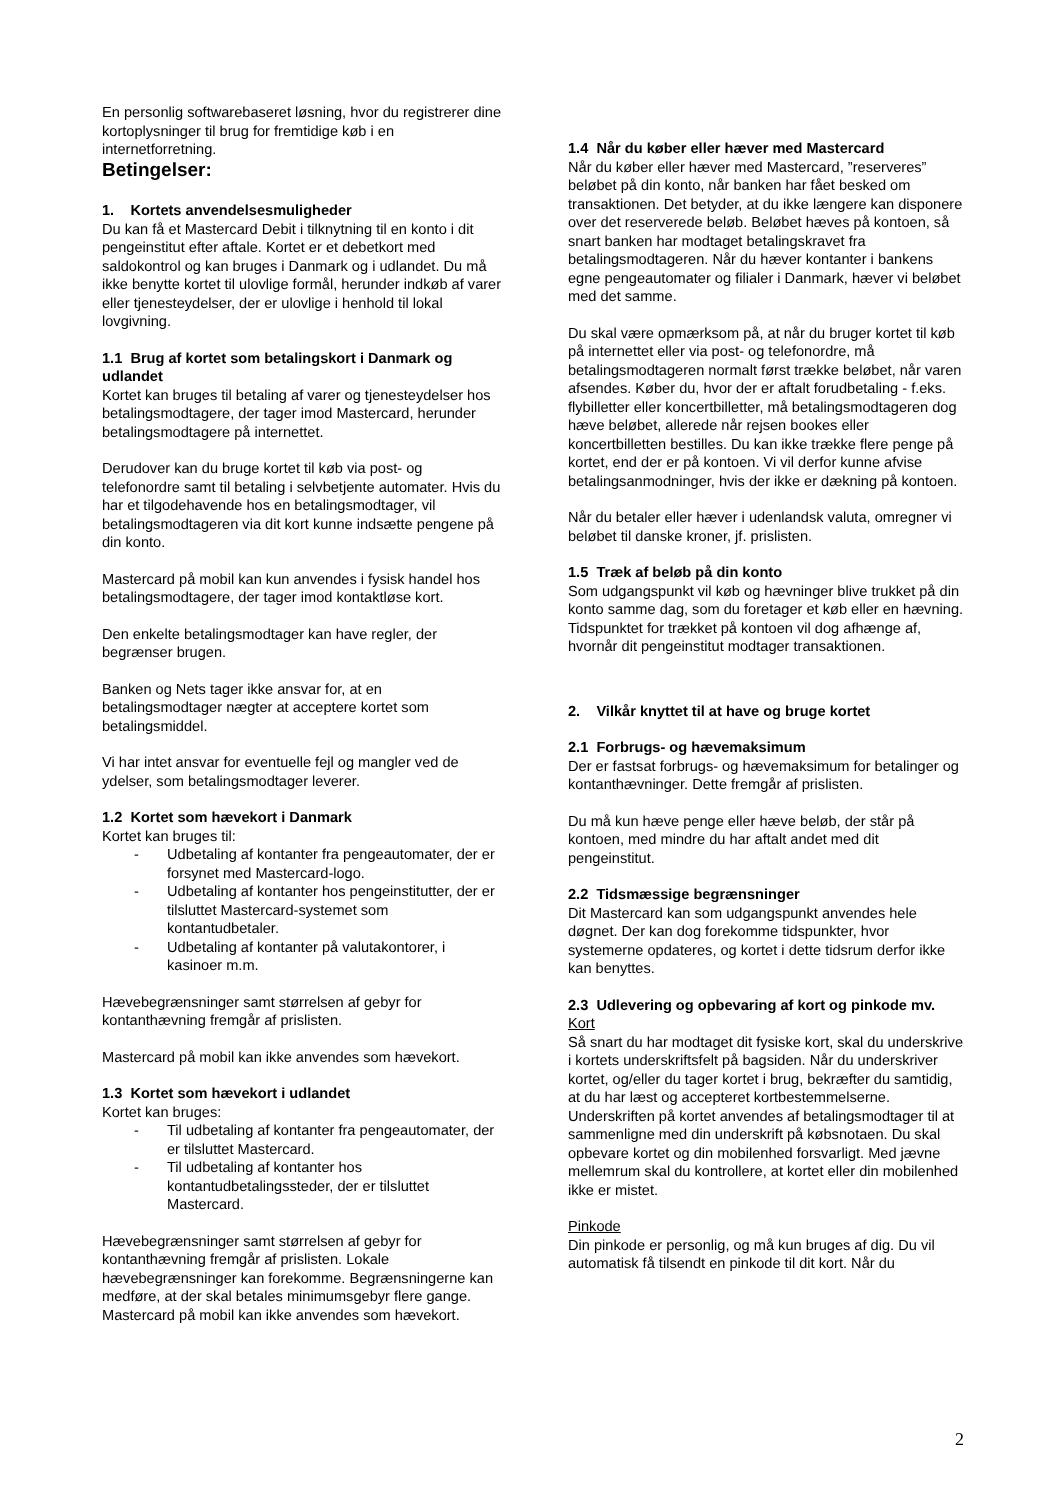En personlig softwarebaseret løsning, hvor du registrerer dine kortoplysninger til brug for fremtidige køb i en internetforretning.
Betingelser:
1. Kortets anvendelsesmuligheder
Du kan få et Mastercard Debit i tilknytning til en konto i dit pengeinstitut efter aftale. Kortet er et debetkort med saldokontrol og kan bruges i Danmark og i udlandet. Du må ikke benytte kortet til ulovlige formål, herunder indkøb af varer eller tjenesteydelser, der er ulovlige i henhold til lokal lovgivning.
1.1 Brug af kortet som betalingskort i Danmark og udlandet
Kortet kan bruges til betaling af varer og tjenesteydelser hos betalingsmodtagere, der tager imod Mastercard, herunder betalingsmodtagere på internettet.
Derudover kan du bruge kortet til køb via post- og telefonordre samt til betaling i selvbetjente automater. Hvis du har et tilgodehavende hos en betalingsmodtager, vil betalingsmodtageren via dit kort kunne indsætte pengene på din konto.
Mastercard på mobil kan kun anvendes i fysisk handel hos betalingsmodtagere, der tager imod kontaktløse kort.
Den enkelte betalingsmodtager kan have regler, der begrænser brugen.
Banken og Nets tager ikke ansvar for, at en betalingsmodtager nægter at acceptere kortet som betalingsmiddel.
Vi har intet ansvar for eventuelle fejl og mangler ved de ydelser, som betalingsmodtager leverer.
1.2 Kortet som hævekort i Danmark
Kortet kan bruges til:
- Udbetaling af kontanter fra pengeautomater, der er forsynet med Mastercard-logo.
- Udbetaling af kontanter hos pengeinstitutter, der er tilsluttet Mastercard-systemet som kontantudbetaler.
- Udbetaling af kontanter på valutakontorer, i kasinoer m.m.
Hævebegrænsninger samt størrelsen af gebyr for kontanthævning fremgår af prislisten.
Mastercard på mobil kan ikke anvendes som hævekort.
1.3 Kortet som hævekort i udlandet
Kortet kan bruges:
- Til udbetaling af kontanter fra pengeautomater, der er tilsluttet Mastercard.
- Til udbetaling af kontanter hos kontantudbetalingssteder, der er tilsluttet Mastercard.
Hævebegrænsninger samt størrelsen af gebyr for kontanthævning fremgår af prislisten. Lokale hævebegrænsninger kan forekomme. Begrænsningerne kan medføre, at der skal betales minimumsgebyr flere gange.
Mastercard på mobil kan ikke anvendes som hævekort.
1.4 Når du køber eller hæver med Mastercard
Når du køber eller hæver med Mastercard, ”reserveres” beløbet på din konto, når banken har fået besked om transaktionen. Det betyder, at du ikke længere kan disponere over det reserverede beløb. Beløbet hæves på kontoen, så snart banken har modtaget betalingskravet fra betalingsmodtageren. Når du hæver kontanter i bankens egne pengeautomater og filialer i Danmark, hæver vi beløbet med det samme.
Du skal være opmærksom på, at når du bruger kortet til køb på internettet eller via post- og telefonordre, må betalingsmodtageren normalt først trække beløbet, når varen afsendes. Køber du, hvor der er aftalt forudbetaling - f.eks. flybilletter eller koncertbilletter, må betalingsmodtageren dog hæve beløbet, allerede når rejsen bookes eller koncertbilletten bestilles. Du kan ikke trække flere penge på kortet, end der er på kontoen. Vi vil derfor kunne afvise betalingsanmodninger, hvis der ikke er dækning på kontoen.
Når du betaler eller hæver i udenlandsk valuta, omregner vi beløbet til danske kroner, jf. prislisten.
1.5 Træk af beløb på din konto
Som udgangspunkt vil køb og hævninger blive trukket på din konto samme dag, som du foretager et køb eller en hævning. Tidspunktet for trækket på kontoen vil dog afhænge af, hvornår dit pengeinstitut modtager transaktionen.
2. Vilkår knyttet til at have og bruge kortet
2.1 Forbrugs- og hævemaksimum
Der er fastsat forbrugs- og hævemaksimum for betalinger og kontanthævninger. Dette fremgår af prislisten.
Du må kun hæve penge eller hæve beløb, der står på kontoen, med mindre du har aftalt andet med dit pengeinstitut.
2.2 Tidsmæssige begrænsninger
Dit Mastercard kan som udgangspunkt anvendes hele døgnet. Der kan dog forekomme tidspunkter, hvor systemerne opdateres, og kortet i dette tidsrum derfor ikke kan benyttes.
2.3 Udlevering og opbevaring af kort og pinkode mv.
Kort
Så snart du har modtaget dit fysiske kort, skal du underskrive i kortets underskriftsfelt på bagsiden. Når du underskriver kortet, og/eller du tager kortet i brug, bekræfter du samtidig, at du har læst og accepteret kortbestemmelserne. Underskriften på kortet anvendes af betalingsmodtager til at sammenligne med din underskrift på købsnotaen. Du skal opbevare kortet og din mobilenhed forsvarligt. Med jævne mellemrum skal du kontrollere, at kortet eller din mobilenhed ikke er mistet.
Pinkode
Din pinkode er personlig, og må kun bruges af dig. Du vil automatisk få tilsendt en pinkode til dit kort. Når du
2